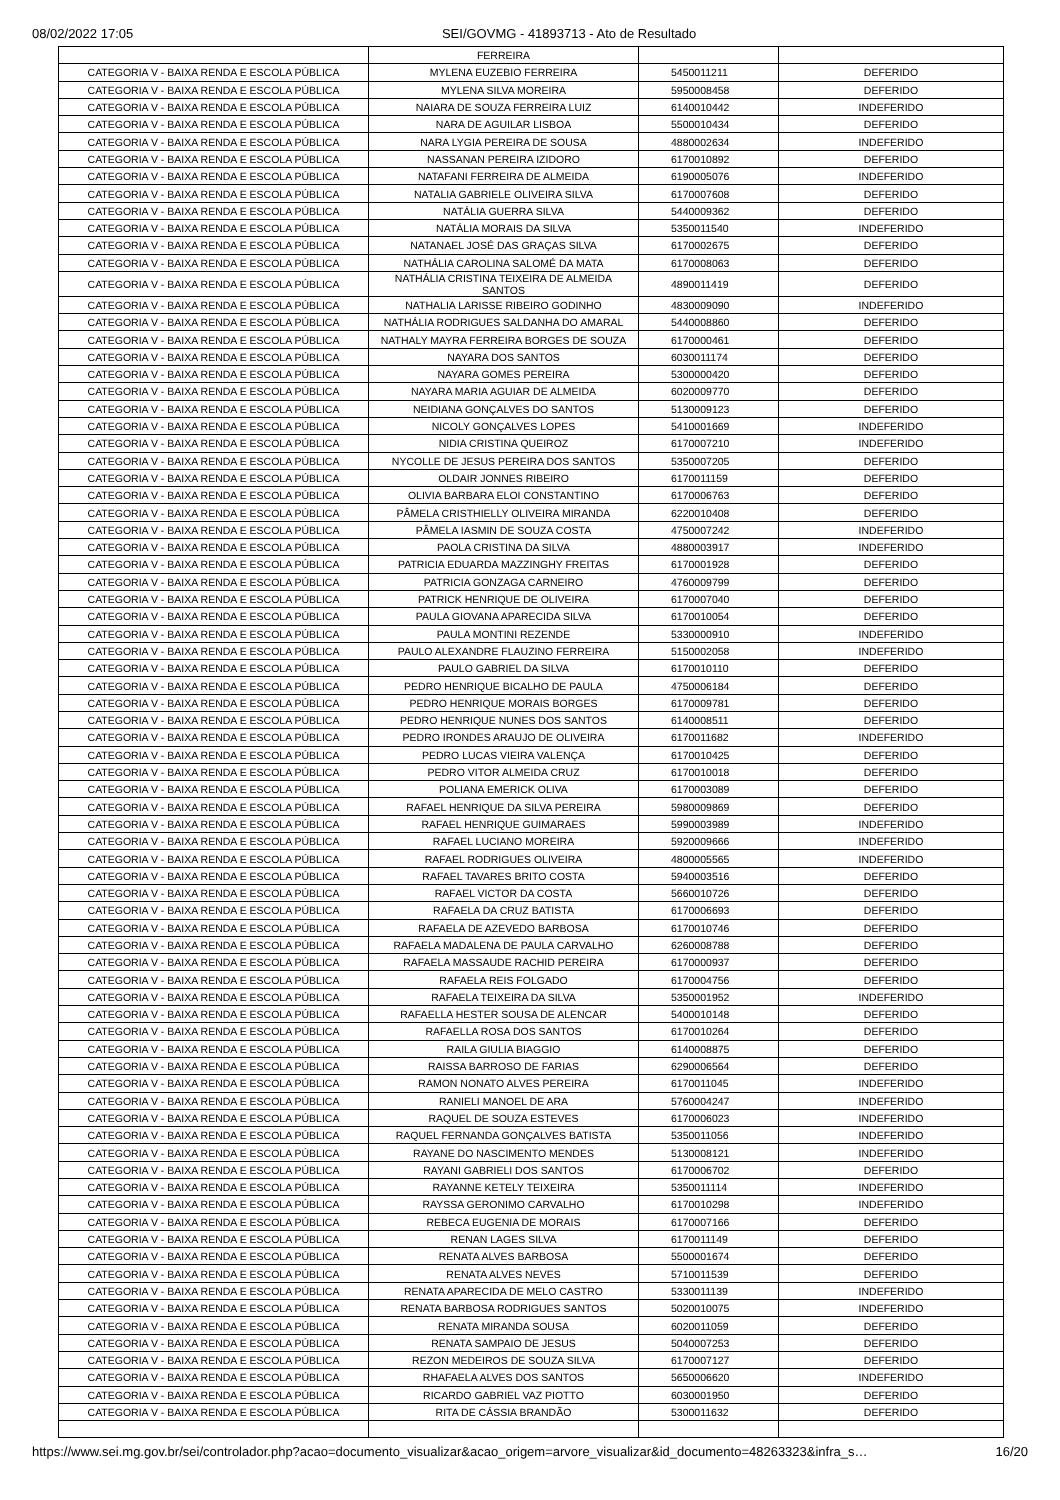08/02/2022 17:05 SEI/GOVMG - 41893713 - Ato de Resultado
| | FERREIRA | | |
| CATEGORIA V - BAIXA RENDA E ESCOLA PÚBLICA | MYLENA EUZEBIO FERREIRA | 5450011211 | DEFERIDO |
| CATEGORIA V - BAIXA RENDA E ESCOLA PÚBLICA | MYLENA SILVA MOREIRA | 5950008458 | DEFERIDO |
| CATEGORIA V - BAIXA RENDA E ESCOLA PÚBLICA | NAIARA DE SOUZA FERREIRA LUIZ | 6140010442 | INDEFERIDO |
| CATEGORIA V - BAIXA RENDA E ESCOLA PÚBLICA | NARA DE AGUILAR LISBOA | 5500010434 | DEFERIDO |
| CATEGORIA V - BAIXA RENDA E ESCOLA PÚBLICA | NARA LYGIA PEREIRA DE SOUSA | 4880002634 | INDEFERIDO |
| CATEGORIA V - BAIXA RENDA E ESCOLA PÚBLICA | NASSANAN PEREIRA IZIDORO | 6170010892 | DEFERIDO |
| CATEGORIA V - BAIXA RENDA E ESCOLA PÚBLICA | NATAFANI FERREIRA DE ALMEIDA | 6190005076 | INDEFERIDO |
| CATEGORIA V - BAIXA RENDA E ESCOLA PÚBLICA | NATALIA GABRIELE OLIVEIRA SILVA | 6170007608 | DEFERIDO |
| CATEGORIA V - BAIXA RENDA E ESCOLA PÚBLICA | NATÁLIA GUERRA SILVA | 5440009362 | DEFERIDO |
| CATEGORIA V - BAIXA RENDA E ESCOLA PÚBLICA | NATÁLIA MORAIS DA SILVA | 5350011540 | INDEFERIDO |
| CATEGORIA V - BAIXA RENDA E ESCOLA PÚBLICA | NATANAEL JOSÉ DAS GRAÇAS SILVA | 6170002675 | DEFERIDO |
| CATEGORIA V - BAIXA RENDA E ESCOLA PÚBLICA | NATHÁLIA CAROLINA SALOMÉ DA MATA | 6170008063 | DEFERIDO |
| CATEGORIA V - BAIXA RENDA E ESCOLA PÚBLICA | NATHÁLIA CRISTINA TEIXEIRA DE ALMEIDA SANTOS | 4890011419 | DEFERIDO |
| CATEGORIA V - BAIXA RENDA E ESCOLA PÚBLICA | NATHALIA LARISSE RIBEIRO GODINHO | 4830009090 | INDEFERIDO |
| CATEGORIA V - BAIXA RENDA E ESCOLA PÚBLICA | NATHÁLIA RODRIGUES SALDANHA DO AMARAL | 5440008860 | DEFERIDO |
| CATEGORIA V - BAIXA RENDA E ESCOLA PÚBLICA | NATHALY MAYRA FERREIRA BORGES DE SOUZA | 6170000461 | DEFERIDO |
| CATEGORIA V - BAIXA RENDA E ESCOLA PÚBLICA | NAYARA DOS SANTOS | 6030011174 | DEFERIDO |
| CATEGORIA V - BAIXA RENDA E ESCOLA PÚBLICA | NAYARA GOMES PEREIRA | 5300000420 | DEFERIDO |
| CATEGORIA V - BAIXA RENDA E ESCOLA PÚBLICA | NAYARA MARIA AGUIAR DE ALMEIDA | 6020009770 | DEFERIDO |
| CATEGORIA V - BAIXA RENDA E ESCOLA PÚBLICA | NEIDIANA GONÇALVES DO SANTOS | 5130009123 | DEFERIDO |
| CATEGORIA V - BAIXA RENDA E ESCOLA PÚBLICA | NICOLY GONÇALVES LOPES | 5410001669 | INDEFERIDO |
| CATEGORIA V - BAIXA RENDA E ESCOLA PÚBLICA | NIDIA CRISTINA QUEIROZ | 6170007210 | INDEFERIDO |
| CATEGORIA V - BAIXA RENDA E ESCOLA PÚBLICA | NYCOLLE DE JESUS PEREIRA DOS SANTOS | 5350007205 | DEFERIDO |
| CATEGORIA V - BAIXA RENDA E ESCOLA PÚBLICA | OLDAIR JONNES RIBEIRO | 6170011159 | DEFERIDO |
| CATEGORIA V - BAIXA RENDA E ESCOLA PÚBLICA | OLIVIA BARBARA ELOI CONSTANTINO | 6170006763 | DEFERIDO |
| CATEGORIA V - BAIXA RENDA E ESCOLA PÚBLICA | PÂMELA CRISTHIELLY OLIVEIRA MIRANDA | 6220010408 | DEFERIDO |
| CATEGORIA V - BAIXA RENDA E ESCOLA PÚBLICA | PÂMELA IASMIN DE SOUZA COSTA | 4750007242 | INDEFERIDO |
| CATEGORIA V - BAIXA RENDA E ESCOLA PÚBLICA | PAOLA CRISTINA DA SILVA | 4880003917 | INDEFERIDO |
| CATEGORIA V - BAIXA RENDA E ESCOLA PÚBLICA | PATRICIA EDUARDA MAZZINGHY FREITAS | 6170001928 | DEFERIDO |
| CATEGORIA V - BAIXA RENDA E ESCOLA PÚBLICA | PATRICIA GONZAGA CARNEIRO | 4760009799 | DEFERIDO |
| CATEGORIA V - BAIXA RENDA E ESCOLA PÚBLICA | PATRICK HENRIQUE DE OLIVEIRA | 6170007040 | DEFERIDO |
| CATEGORIA V - BAIXA RENDA E ESCOLA PÚBLICA | PAULA GIOVANA APARECIDA SILVA | 6170010054 | DEFERIDO |
| CATEGORIA V - BAIXA RENDA E ESCOLA PÚBLICA | PAULA MONTINI REZENDE | 5330000910 | INDEFERIDO |
| CATEGORIA V - BAIXA RENDA E ESCOLA PÚBLICA | PAULO ALEXANDRE FLAUZINO FERREIRA | 5150002058 | INDEFERIDO |
| CATEGORIA V - BAIXA RENDA E ESCOLA PÚBLICA | PAULO GABRIEL DA SILVA | 6170010110 | DEFERIDO |
| CATEGORIA V - BAIXA RENDA E ESCOLA PÚBLICA | PEDRO HENRIQUE BICALHO DE PAULA | 4750006184 | DEFERIDO |
| CATEGORIA V - BAIXA RENDA E ESCOLA PÚBLICA | PEDRO HENRIQUE MORAIS BORGES | 6170009781 | DEFERIDO |
| CATEGORIA V - BAIXA RENDA E ESCOLA PÚBLICA | PEDRO HENRIQUE NUNES DOS SANTOS | 6140008511 | DEFERIDO |
| CATEGORIA V - BAIXA RENDA E ESCOLA PÚBLICA | PEDRO IRONDES ARAUJO DE OLIVEIRA | 6170011682 | INDEFERIDO |
| CATEGORIA V - BAIXA RENDA E ESCOLA PÚBLICA | PEDRO LUCAS VIEIRA VALENÇA | 6170010425 | DEFERIDO |
| CATEGORIA V - BAIXA RENDA E ESCOLA PÚBLICA | PEDRO VITOR ALMEIDA CRUZ | 6170010018 | DEFERIDO |
| CATEGORIA V - BAIXA RENDA E ESCOLA PÚBLICA | POLIANA EMERICK OLIVA | 6170003089 | DEFERIDO |
| CATEGORIA V - BAIXA RENDA E ESCOLA PÚBLICA | RAFAEL HENRIQUE DA SILVA PEREIRA | 5980009869 | DEFERIDO |
| CATEGORIA V - BAIXA RENDA E ESCOLA PÚBLICA | RAFAEL HENRIQUE GUIMARAES | 5990003989 | INDEFERIDO |
| CATEGORIA V - BAIXA RENDA E ESCOLA PÚBLICA | RAFAEL LUCIANO MOREIRA | 5920009666 | INDEFERIDO |
| CATEGORIA V - BAIXA RENDA E ESCOLA PÚBLICA | RAFAEL RODRIGUES OLIVEIRA | 4800005565 | INDEFERIDO |
| CATEGORIA V - BAIXA RENDA E ESCOLA PÚBLICA | RAFAEL TAVARES BRITO COSTA | 5940003516 | DEFERIDO |
| CATEGORIA V - BAIXA RENDA E ESCOLA PÚBLICA | RAFAEL VICTOR DA COSTA | 5660010726 | DEFERIDO |
| CATEGORIA V - BAIXA RENDA E ESCOLA PÚBLICA | RAFAELA DA CRUZ BATISTA | 6170006693 | DEFERIDO |
| CATEGORIA V - BAIXA RENDA E ESCOLA PÚBLICA | RAFAELA DE AZEVEDO BARBOSA | 6170010746 | DEFERIDO |
| CATEGORIA V - BAIXA RENDA E ESCOLA PÚBLICA | RAFAELA MADALENA DE PAULA CARVALHO | 6260008788 | DEFERIDO |
| CATEGORIA V - BAIXA RENDA E ESCOLA PÚBLICA | RAFAELA MASSAUDE RACHID PEREIRA | 6170000937 | DEFERIDO |
| CATEGORIA V - BAIXA RENDA E ESCOLA PÚBLICA | RAFAELA REIS FOLGADO | 6170004756 | DEFERIDO |
| CATEGORIA V - BAIXA RENDA E ESCOLA PÚBLICA | RAFAELA TEIXEIRA DA SILVA | 5350001952 | INDEFERIDO |
| CATEGORIA V - BAIXA RENDA E ESCOLA PÚBLICA | RAFAELLA HESTER SOUSA DE ALENCAR | 5400010148 | DEFERIDO |
| CATEGORIA V - BAIXA RENDA E ESCOLA PÚBLICA | RAFAELLA ROSA DOS SANTOS | 6170010264 | DEFERIDO |
| CATEGORIA V - BAIXA RENDA E ESCOLA PÚBLICA | RAILA GIULIA BIAGGIO | 6140008875 | DEFERIDO |
| CATEGORIA V - BAIXA RENDA E ESCOLA PÚBLICA | RAISSA BARROSO DE FARIAS | 6290006564 | DEFERIDO |
| CATEGORIA V - BAIXA RENDA E ESCOLA PÚBLICA | RAMON NONATO ALVES PEREIRA | 6170011045 | INDEFERIDO |
| CATEGORIA V - BAIXA RENDA E ESCOLA PÚBLICA | RANIELI MANOEL DE ARA | 5760004247 | INDEFERIDO |
| CATEGORIA V - BAIXA RENDA E ESCOLA PÚBLICA | RAQUEL DE SOUZA ESTEVES | 6170006023 | INDEFERIDO |
| CATEGORIA V - BAIXA RENDA E ESCOLA PÚBLICA | RAQUEL FERNANDA GONÇALVES BATISTA | 5350011056 | INDEFERIDO |
| CATEGORIA V - BAIXA RENDA E ESCOLA PÚBLICA | RAYANE DO NASCIMENTO MENDES | 5130008121 | INDEFERIDO |
| CATEGORIA V - BAIXA RENDA E ESCOLA PÚBLICA | RAYANI GABRIELI DOS SANTOS | 6170006702 | DEFERIDO |
| CATEGORIA V - BAIXA RENDA E ESCOLA PÚBLICA | RAYANNE KETELY TEIXEIRA | 5350011114 | INDEFERIDO |
| CATEGORIA V - BAIXA RENDA E ESCOLA PÚBLICA | RAYSSA GERONIMO CARVALHO | 6170010298 | INDEFERIDO |
| CATEGORIA V - BAIXA RENDA E ESCOLA PÚBLICA | REBECA EUGENIA DE MORAIS | 6170007166 | DEFERIDO |
| CATEGORIA V - BAIXA RENDA E ESCOLA PÚBLICA | RENAN LAGES SILVA | 6170011149 | DEFERIDO |
| CATEGORIA V - BAIXA RENDA E ESCOLA PÚBLICA | RENATA ALVES BARBOSA | 5500001674 | DEFERIDO |
| CATEGORIA V - BAIXA RENDA E ESCOLA PÚBLICA | RENATA ALVES NEVES | 5710011539 | DEFERIDO |
| CATEGORIA V - BAIXA RENDA E ESCOLA PÚBLICA | RENATA APARECIDA DE MELO CASTRO | 5330011139 | INDEFERIDO |
| CATEGORIA V - BAIXA RENDA E ESCOLA PÚBLICA | RENATA BARBOSA RODRIGUES SANTOS | 5020010075 | INDEFERIDO |
| CATEGORIA V - BAIXA RENDA E ESCOLA PÚBLICA | RENATA MIRANDA SOUSA | 6020011059 | DEFERIDO |
| CATEGORIA V - BAIXA RENDA E ESCOLA PÚBLICA | RENATA SAMPAIO DE JESUS | 5040007253 | DEFERIDO |
| CATEGORIA V - BAIXA RENDA E ESCOLA PÚBLICA | REZON MEDEIROS DE SOUZA SILVA | 6170007127 | DEFERIDO |
| CATEGORIA V - BAIXA RENDA E ESCOLA PÚBLICA | RHAFAELA ALVES DOS SANTOS | 5650006620 | INDEFERIDO |
| CATEGORIA V - BAIXA RENDA E ESCOLA PÚBLICA | RICARDO GABRIEL VAZ PIOTTO | 6030001950 | DEFERIDO |
| CATEGORIA V - BAIXA RENDA E ESCOLA PÚBLICA | RITA DE CÁSSIA BRANDÃO | 5300011632 | DEFERIDO |
https://www.sei.mg.gov.br/sei/controlador.php?acao=documento_visualizar&acao_origem=arvore_visualizar&id_documento=48263323&infra_s… 16/20